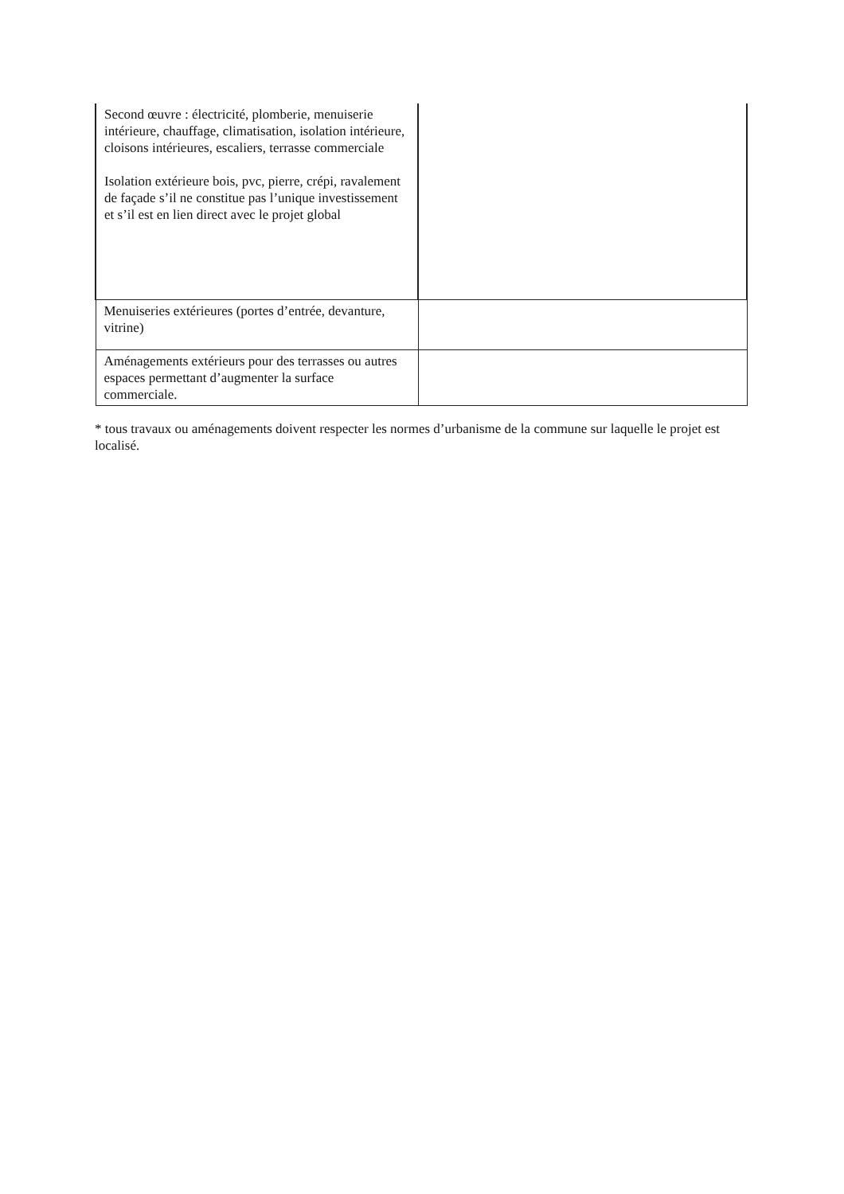| Second œuvre : électricité, plomberie, menuiserie intérieure, chauffage, climatisation, isolation intérieure, cloisons intérieures, escaliers, terrasse commerciale Isolation extérieure bois, pvc, pierre, crépi, ravalement de façade s’il ne constitue pas l’unique investissement et s’il est en lien direct avec le projet global | |
| Menuiseries extérieures (portes d’entrée, devanture, vitrine) | |
| Aménagements extérieurs pour des terrasses ou autres espaces permettant d’augmenter la surface commerciale. | |
* tous travaux ou aménagements doivent respecter les normes d’urbanisme de la commune sur laquelle le projet est localisé.